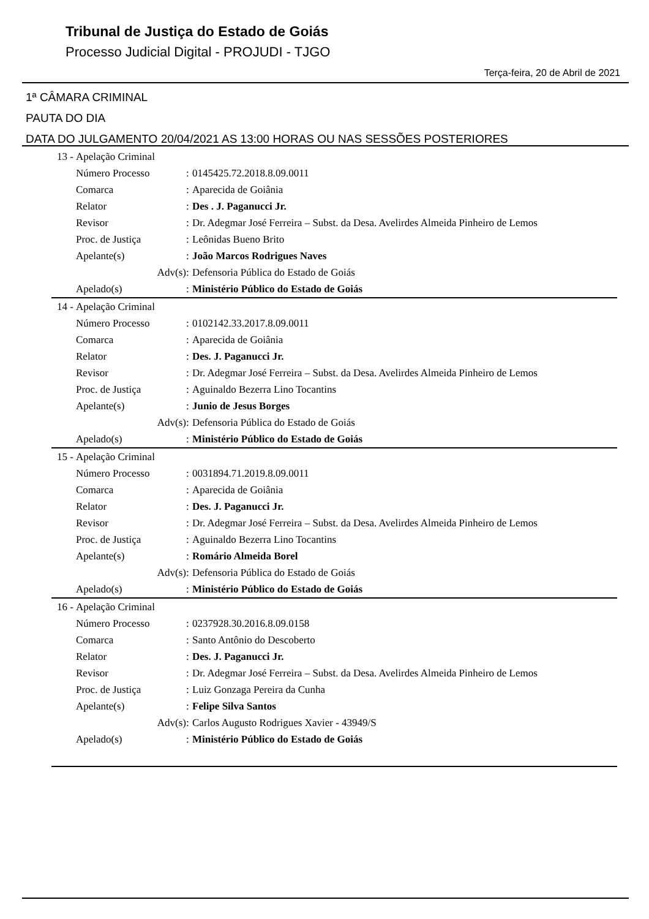Tribunal de Justiça do Estado de Goiás
Processo Judicial Digital - PROJUDI - TJGO
Terça-feira, 20 de Abril de 2021
1ª CÂMARA CRIMINAL
PAUTA DO DIA
DATA DO JULGAMENTO 20/04/2021 AS 13:00 HORAS OU NAS SESSÕES POSTERIORES
| 13 - | Apelação Criminal | | |
| | Número Processo | : | 0145425.72.2018.8.09.0011 |
| | Comarca | : | Aparecida de Goiânia |
| | Relator | : | Des . J. Paganucci Jr. |
| | Revisor | : | Dr. Adegmar José Ferreira – Subst. da Desa. Avelirdes Almeida Pinheiro de Lemos |
| | Proc. de Justiça | : | Leônidas Bueno Brito |
| | Apelante(s) | : | João Marcos Rodrigues Naves |
| | Adv(s) | : | Defensoria Pública do Estado de Goiás |
| | Apelado(s) | : | Ministério Público do Estado de Goiás |
| 14 - | Apelação Criminal | | |
| | Número Processo | : | 0102142.33.2017.8.09.0011 |
| | Comarca | : | Aparecida de Goiânia |
| | Relator | : | Des. J. Paganucci Jr. |
| | Revisor | : | Dr. Adegmar José Ferreira – Subst. da Desa. Avelirdes Almeida Pinheiro de Lemos |
| | Proc. de Justiça | : | Aguinaldo Bezerra Lino Tocantins |
| | Apelante(s) | : | Junio de Jesus Borges |
| | Adv(s) | : | Defensoria Pública do Estado de Goiás |
| | Apelado(s) | : | Ministério Público do Estado de Goiás |
| 15 - | Apelação Criminal | | |
| | Número Processo | : | 0031894.71.2019.8.09.0011 |
| | Comarca | : | Aparecida de Goiânia |
| | Relator | : | Des. J. Paganucci Jr. |
| | Revisor | : | Dr. Adegmar José Ferreira – Subst. da Desa. Avelirdes Almeida Pinheiro de Lemos |
| | Proc. de Justiça | : | Aguinaldo Bezerra Lino Tocantins |
| | Apelante(s) | : | Romário Almeida Borel |
| | Adv(s) | : | Defensoria Pública do Estado de Goiás |
| | Apelado(s) | : | Ministério Público do Estado de Goiás |
| 16 - | Apelação Criminal | | |
| | Número Processo | : | 0237928.30.2016.8.09.0158 |
| | Comarca | : | Santo Antônio do Descoberto |
| | Relator | : | Des. J. Paganucci Jr. |
| | Revisor | : | Dr. Adegmar José Ferreira – Subst. da Desa. Avelirdes Almeida Pinheiro de Lemos |
| | Proc. de Justiça | : | Luiz Gonzaga Pereira da Cunha |
| | Apelante(s) | : | Felipe Silva Santos |
| | Adv(s) | : | Carlos Augusto Rodrigues Xavier - 43949/S |
| | Apelado(s) | : | Ministério Público do Estado de Goiás |